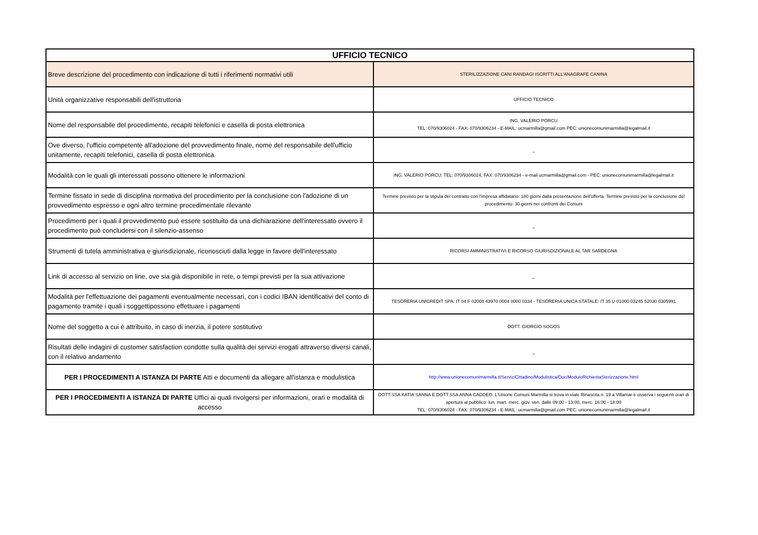| UFFICIO TECNICO | |
| --- | --- |
| Breve descrizione del procedimento con indicazione di tutti i riferimenti normativi utili | STERILIZZAZIONE CANI RANDAGI ISCRITTI ALL'ANAGRAFE CANINA |
| Unità organizzative responsabili dell'istruttoria | UFFICIO TECNICO |
| Nome del responsabile del procedimento, recapiti telefonici e casella di posta elettronica | ING. VALERIO PORCU TEL: 070/9306024 - FAX: 070/9306234 - E-MAIL: ucmarmilla@gmail.com PEC: unionecomunimarmilla@legalmail.it |
| Ove diverso, l'ufficio competente all'adozione del provvedimento finale, nome del responsabile dell'ufficio unitamente, recapiti telefonici, casella di posta elettronica | _ |
| Modalità con le quali gli interessati possono ottenere le informazioni | ING. VALERIO PORCU: TEL: 070/9306024, FAX: 070/9306234 - e-mail ucmarmilla@gmail.com - PEC: unionecomunimarmilla@legalmail.it |
| Termine fissato in sede di disciplina normativa del procedimento per la conclusione con l'adozione di un provvedimento espresso e ogni altro termine procedimentale rilevante | Termine previsto per la stipula del contratto con l'impresa affidatario: 180 giorni dalla presentazione dell'offerta. Termine previsto per la conclusione del procedimento: 30 giorni nei confronti dei Comuni |
| Procedimenti per i quali il provvedimento può essere sostituito da una dichiarazione dell'interessato ovvero il procedimento può concludersi con il silenzio-assenso | _ |
| Strumenti di tutela amministrativa e giurisdizionale, riconosciuti dalla legge in favore dell'interessato | RICORSI AMMINISTRATIVI E RICORSO GIURISDIZIONALE AL TAR SARDEGNA |
| Link di accesso al servizio on line, ove sia già disponibile in rete, o tempi previsti per la sua attivazione | _ |
| Modalità per l'effettuazione dei pagamenti eventualmente necessari, con i codici IBAN identificativi del conto di pagamento tramite i quali i soggettipossono effettuare i pagamenti | TESORERIA UNICREDIT SPA: IT 04 F 02008 43970 0004 0000 0334 - TESORERIA UNICA STATALE: IT 35 U 01000 03245 52030 0305991 |
| Nome del soggetto a cui è attribuito, in caso di inerzia, il potere sostitutivo | DOTT. GIORGIO SOGOS |
| Risultati delle indagini di customer satisfaction condotte sulla qualità dei servizi erogati attraverso diversi canali, con il relativo andamento | _ |
| PER I PROCEDIMENTI A ISTANZA DI PARTE Atti e documenti da allegare all'istanza e modulistica | http://www.unionecomunimarmilla.it/ServiziCittadino/Modulistica/Doc/ModuloRichiestaSterizzazione.html |
| PER I PROCEDIMENTI A ISTANZA DI PARTE Uffici ai quali rivolgersi per informazioni, orari e modalità di accesso | DOTT.SSA KATIA SANNA E DOTT.SSA ANNA CADDEO. L'Unione Comuni Marmilla si trova in viale Rinascita n. 19 a Villamar e osserva i seguenti orari di apertura al pubblico: lun. mart. merc. giov. ven. dalle 09:00 - 13:00, merc. 16:00 - 18:00 TEL: 070/9306024 - FAX: 070/9306234 - E-MAIL: ucmarmilla@gmail.com PEC: unionecomunimarmilla@legalmail.it |